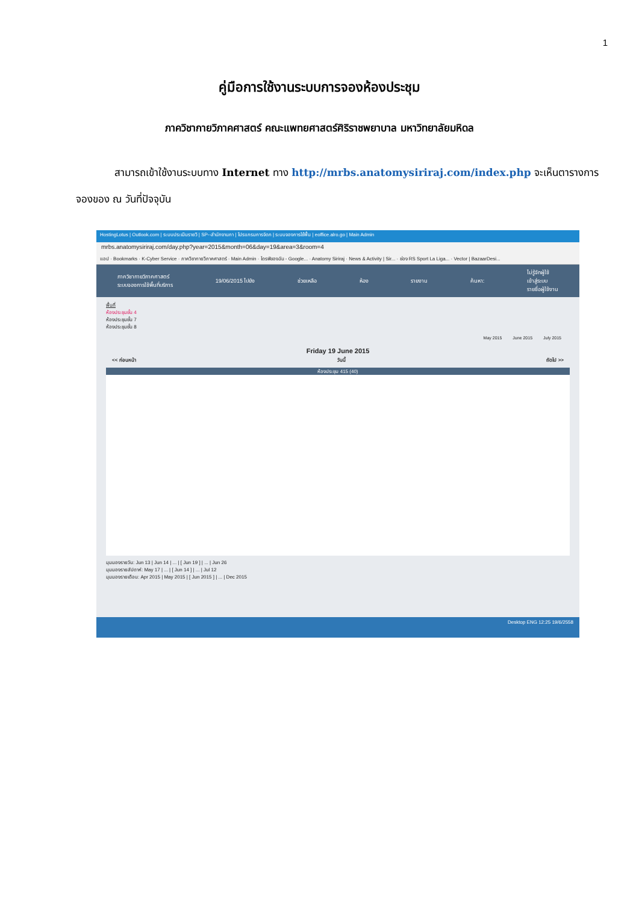1
คู่มือการใช้งานระบบการจองห้องประชุม
ภาควิชากายวิภาคศาสตร์ คณะแพทยศาสตร์ศิริราชพยาบาล มหาวิทยาลัยมหิดล
สามารถเข้าใช้งานระบบทาง Internet ทาง http://mrbs.anatomysiriraj.com/index.php จะเห็นตารางการจองของ ณ วันที่ปัจจุบัน
HostingLotus | Outlook.com | ระบบประเมินรายวิ | SP--สำนักงานกา | โปรแกรมการจัดก | ระบบจองการใช้พื้น | eoffice.alro.go | Main Admin
mrbs.anatomysiriraj.com/day.php?year=2015&month=06&day=19&area=3&room=4
แอป · Bookmarks · K-Cyber Service · ภาควิชากายวิภาคศาสตร์ · Main Admin · ไดรฟ์ของฉัน - Google... · Anatomy Siriraj · News & Activity | Sir... · ช่อง RS Sport La Liga... · Vector | BazaarDesi...
ภาควิชากายวิภาคศาสตร์
ระบบจองการใช้พื้นที่บริการ
19/06/2015 ไปยัง ช่วยเหลือ ห้อง รายงาน ค้นหา:
ไม่รู้จักผู้ใช้
เข้าสู่ระบบ
รายชื่อผู้ใช้งาน
พื้นที่
ห้องประชุมชั้น 4
ห้องประชุมชั้น 7
ห้องประชุมชั้น 8
May 2015 June 2015 July 2015
Friday 19 June 2015
<< ก่อนหน้า วันนี้ ถัดไป >>
ห้องประชุม 415 (40)
มุมมองรายวัน: Jun 13 | Jun 14 | ... | [ Jun 19 ] | ... | Jun 26
มุมมองรายสัปดาห์: May 17 | ... | [ Jun 14 ] | ... | Jul 12
มุมมองรายเดือน: Apr 2015 | May 2015 | [ Jun 2015 ] | ... | Dec 2015
Desktop ENG 12:25 19/6/2558